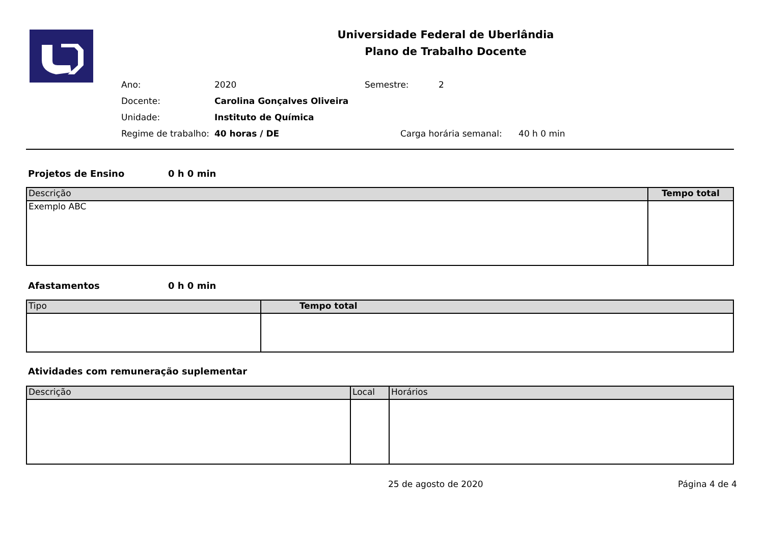Universidade Federal de Uberlândia
Plano de Trabalho Docente
| Ano: | 2020 | Semestre: | 2 |
| Docente: | Carolina Gonçalves Oliveira | | |
| Unidade: | Instituto de Química | | |
| Regime de trabalho: | 40 horas / DE | Carga horária semanal: 40 h 0 min | |
Projetos de Ensino 0 h 0 min
| Descrição | Tempo total |
| --- | --- |
| Exemplo ABC | |
Afastamentos 0 h 0 min
| Tipo | Tempo total |
| --- | --- |
Atividades com remuneração suplementar
| Descrição | Local | Horários |
| --- | --- | --- |
25 de agosto de 2020 Página 4 de 4